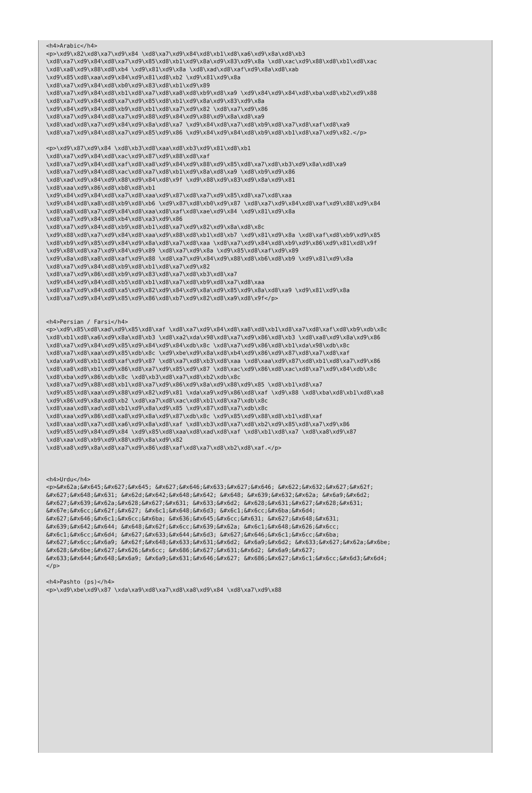<h4>Arabic</h4>
<p>\xd9\x82\xd8\xa7\xd9\x84 \xd8\xa7\xd9\x84\xd8\xb1\xd8\xa6\xd9\x8a\xd8\xb3
\xd8\xa7\xd9\x84\xd8\xa7\xd9\x85\xd8\xb1\xd9\x8a\xd9\x83\xd9\x8a \xd8\xac\xd9\x88\xd8\xb1\xd8\xac
\xd8\xa8\xd9\x88\xd8\xb4 \xd9\x81\xd9\x8a \xd8\xad\xd8\xaf\xd9\x8a\xd8\xab
\xd9\x85\xd8\xaa\xd9\x84\xd9\x81\xd8\xb2 \xd9\x81\xd9\x8a
\xd8\xa7\xd9\x84\xd8\xb0\xd9\x83\xd8\xb1\xd9\x89
\xd8\xa7\xd9\x84\xd8\xb1\xd8\xa7\xd8\xa8\xd8\xb9\xd8\xa9 \xd9\x84\xd9\x84\xd8\xba\xd8\xb2\xd9\x88
\xd8\xa7\xd9\x84\xd8\xa7\xd9\x85\xd8\xb1\xd9\x8a\xd9\x83\xd9\x8a
\xd9\x84\xd9\x84\xd8\xb9\xd8\xb1\xd8\xa7\xd9\x82 \xd8\xa7\xd9\x86
\xd8\xa7\xd9\x84\xd8\xa7\xd9\x88\xd9\x84\xd9\x88\xd9\x8a\xd8\xa9
\xd8\xad\xd8\xa7\xd9\x84\xd9\x8a\xd8\xa7 \xd9\x84\xd8\xa7\xd8\xb9\xd8\xa7\xd8\xaf\xd8\xa9
\xd8\xa7\xd9\x84\xd8\xa7\xd9\x85\xd9\x86 \xd9\x84\xd9\x84\xd8\xb9\xd8\xb1\xd8\xa7\xd9\x82.</p>

<p>\xd9\x87\xd9\x84 \xd8\xb3\xd8\xaa\xd8\xb3\xd9\x81\xd8\xb1
\xd8\xa7\xd9\x84\xd8\xac\xd9\x87\xd9\x88\xd8\xaf
\xd8\xa7\xd9\x84\xd8\xaf\xd8\xa8\xd9\x84\xd9\x88\xd9\x85\xd8\xa7\xd8\xb3\xd9\x8a\xd8\xa9
\xd8\xa7\xd9\x84\xd8\xac\xd8\xa7\xd8\xb1\xd9\x8a\xd8\xa9 \xd8\xb9\xd9\x86
\xd8\xad\xd9\x84\xd9\x88\xd9\x84\xd8\x9f \xd9\x88\xd9\x83\xd9\x8a\xd9\x81
\xd8\xaa\xd9\x86\xd8\xb8\xd8\xb1
\xd9\x84\xd9\x84\xd8\xa7\xd8\xaa\xd9\x87\xd8\xa7\xd9\x85\xd8\xa7\xd8\xaa
\xd9\x84\xd8\xa8\xd8\xb9\xd8\xb6 \xd9\x87\xd8\xb0\xd9\x87 \xd8\xa7\xd9\x84\xd8\xaf\xd9\x88\xd9\x84
\xd8\xa8\xd8\xa7\xd9\x84\xd8\xaa\xd8\xaf\xd8\xae\xd9\x84 \xd9\x81\xd9\x8a
\xd8\xa7\xd9\x84\xd8\xb4\xd8\xa3\xd9\x86
\xd8\xa7\xd9\x84\xd8\xb9\xd8\xb1\xd8\xa7\xd9\x82\xd9\x8a\xd8\x8c
\xd9\x88\xd8\xa7\xd9\x84\xd8\xaa\xd9\x88\xd8\xb1\xd8\xb7 \xd9\x81\xd9\x8a \xd8\xaf\xd8\xb9\xd9\x85
\xd8\xb9\xd9\x85\xd9\x84\xd9\x8a\xd8\xa7\xd8\xaa \xd8\xa7\xd9\x84\xd8\xb9\xd9\x86\xd9\x81\xd8\x9f
\xd9\x88\xd8\xa7\xd9\x84\xd9\x89 \xd8\xa7\xd9\x8a \xd9\x85\xd8\xaf\xd9\x89
\xd9\x8a\xd8\xa8\xd8\xaf\xd9\x88 \xd8\xa7\xd9\x84\xd9\x88\xd8\xb6\xd8\xb9 \xd9\x81\xd9\x8a
\xd8\xa7\xd9\x84\xd8\xb9\xd8\xb1\xd8\xa7\xd9\x82
\xd8\xa7\xd9\x86\xd8\xb9\xd9\x83\xd8\xa7\xd8\xb3\xd8\xa7
\xd9\x84\xd9\x84\xd8\xb5\xd8\xb1\xd8\xa7\xd8\xb9\xd8\xa7\xd8\xaa
\xd8\xa7\xd9\x84\xd8\xa5\xd9\x82\xd9\x84\xd9\x8a\xd9\x85\xd9\x8a\xd8\xa9 \xd9\x81\xd9\x8a
\xd8\xa7\xd9\x84\xd9\x85\xd9\x86\xd8\xb7\xd9\x82\xd8\xa9\xd8\x9f</p>


<h4>Persian / Farsi</h4>
<p>\xd9\x85\xd8\xad\xd9\x85\xd8\xaf \xd8\xa7\xd9\x84\xd8\xa8\xd8\xb1\xd8\xa7\xd8\xaf\xd8\xb9\xdb\x8c
\xd8\xb1\xd8\xa6\xd9\x8a\xd8\xb3 \xd8\xa2\xda\x98\xd8\xa7\xd9\x86\xd8\xb3 \xd8\xa8\xd9\x8a\xd9\x86
\xd8\xa7\xd9\x84\xd9\x85\xd9\x84\xd9\x84\xdb\x8c \xd8\xa7\xd9\x86\xd8\xb1\xda\x98\xdb\x8c
\xd8\xa7\xd8\xaa\xd9\x85\xdb\x8c \xd9\xbe\xd9\x8a\xd8\xb4\xd9\x86\xd9\x87\xd8\xa7\xd8\xaf
\xda\xa9\xd8\xb1\xd8\xaf\xd9\x87 \xd8\xa7\xd8\xb3\xd8\xaa \xd8\xaa\xd9\x87\xd8\xb1\xd8\xa7\xd9\x86
\xd8\xa8\xd8\xb1\xd9\x86\xd8\xa7\xd9\x85\xd9\x87 \xd8\xac\xd9\x86\xd8\xac\xd8\xa7\xd9\x84\xdb\x8c
\xd8\xba\xd9\x86\xdb\x8c \xd8\xb3\xd8\xa7\xd8\xb2\xdb\x8c
\xd8\xa7\xd9\x88\xd8\xb1\xd8\xa7\xd9\x86\xd9\x8a\xd9\x88\xd9\x85 \xd8\xb1\xd8\xa7
\xd9\x85\xd8\xaa\xd9\x88\xd9\x82\xd9\x81 \xda\xa9\xd9\x86\xd8\xaf \xd9\x88 \xd8\xba\xd8\xb1\xd8\xa8
\xd9\x86\xd9\x8a\xd8\xb2 \xd8\xa7\xd8\xac\xd8\xb1\xd8\xa7\xdb\x8c
\xd8\xaa\xd8\xad\xd8\xb1\xd9\x8a\xd9\x85 \xd9\x87\xd8\xa7\xdb\x8c
\xd8\xaa\xd9\x86\xd8\xa8\xd9\x8a\xd9\x87\xdb\x8c \xd9\x85\xd9\x88\xd8\xb1\xd8\xaf
\xd8\xaa\xd8\xa7\xd8\xa6\xd9\x8a\xd8\xaf \xd8\xb3\xd8\xa7\xd8\xb2\xd9\x85\xd8\xa7\xd9\x86
\xd9\x85\xd9\x84\xd9\x84 \xd9\x85\xd8\xaa\xd8\xad\xd8\xaf \xd8\xb1\xd8\xa7 \xd8\xa8\xd9\x87
\xd8\xaa\xd8\xb9\xd9\x88\xd9\x8a\xd9\x82
\xd8\xa8\xd9\x8a\xd8\xa7\xd9\x86\xd8\xaf\xd8\xa7\xd8\xb2\xd8\xaf.</p>



<h4>Urdu</h4>
<p>&#x62a;&#x645;&#x627;&#x645; &#x627;&#x646;&#x633;&#x627;&#x646; &#x622;&#x632;&#x627;&#x62f;
&#x627;&#x648;&#x631; &#x62d;&#x642;&#x648;&#x642; &#x648; &#x639;&#x632;&#x62a; &#x6a9;&#x6d2;
&#x627;&#x639;&#x62a;&#x628;&#x627;&#x631; &#x633;&#x6d2; &#x628;&#x631;&#x627;&#x628;&#x631;
&#x67e;&#x6cc;&#x62f;&#x627; &#x6c1;&#x648;&#x6d3; &#x6c1;&#x6cc;&#x6ba;&#x6d4;
&#x627;&#x646;&#x6c1;&#x6cc;&#x6ba; &#x636;&#x645;&#x6cc;&#x631; &#x627;&#x648;&#x631;
&#x639;&#x642;&#x644; &#x648;&#x62f;&#x6cc;&#x639;&#x62a; &#x6c1;&#x648;&#x626;&#x6cc;
&#x6c1;&#x6cc;&#x6d4; &#x627;&#x633;&#x644;&#x6d3; &#x627;&#x646;&#x6c1;&#x6cc;&#x6ba;
&#x627;&#x6cc;&#x6a9; &#x62f;&#x648;&#x633;&#x631;&#x6d2; &#x6a9;&#x6d2; &#x633;&#x627;&#x62a;&#x6be;
&#x628;&#x6be;&#x627;&#x626;&#x6cc; &#x686;&#x627;&#x631;&#x6d2; &#x6a9;&#x627;
&#x633;&#x644;&#x648;&#x6a9; &#x6a9;&#x631;&#x646;&#x627; &#x686;&#x627;&#x6c1;&#x6cc;&#x6d3;&#x6d4;
</p>

<h4>Pashto (ps)</h4>
<p>\xd9\xbe\xd9\x87 \xda\xa9\xd8\xa7\xd8\xa8\xd9\x84 \xd8\xa7\xd9\x88